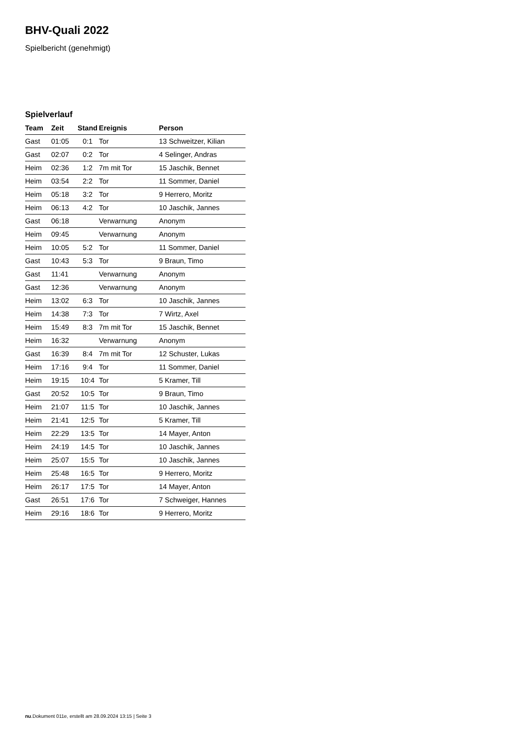BHV-Quali 2022
Spielbericht (genehmigt)
Spielverlauf
| Team | Zeit | Stand | Ereignis | Person |
| --- | --- | --- | --- | --- |
| Gast | 01:05 | 0:1 | Tor | 13 Schweitzer, Kilian |
| Gast | 02:07 | 0:2 | Tor | 4 Selinger, Andras |
| Heim | 02:36 | 1:2 | 7m mit Tor | 15 Jaschik, Bennet |
| Heim | 03:54 | 2:2 | Tor | 11 Sommer, Daniel |
| Heim | 05:18 | 3:2 | Tor | 9 Herrero, Moritz |
| Heim | 06:13 | 4:2 | Tor | 10 Jaschik, Jannes |
| Gast | 06:18 | | Verwarnung | Anonym |
| Heim | 09:45 | | Verwarnung | Anonym |
| Heim | 10:05 | 5:2 | Tor | 11 Sommer, Daniel |
| Gast | 10:43 | 5:3 | Tor | 9 Braun, Timo |
| Gast | 11:41 | | Verwarnung | Anonym |
| Gast | 12:36 | | Verwarnung | Anonym |
| Heim | 13:02 | 6:3 | Tor | 10 Jaschik, Jannes |
| Heim | 14:38 | 7:3 | Tor | 7 Wirtz, Axel |
| Heim | 15:49 | 8:3 | 7m mit Tor | 15 Jaschik, Bennet |
| Heim | 16:32 | | Verwarnung | Anonym |
| Gast | 16:39 | 8:4 | 7m mit Tor | 12 Schuster, Lukas |
| Heim | 17:16 | 9:4 | Tor | 11 Sommer, Daniel |
| Heim | 19:15 | 10:4 | Tor | 5 Kramer, Till |
| Gast | 20:52 | 10:5 | Tor | 9 Braun, Timo |
| Heim | 21:07 | 11:5 | Tor | 10 Jaschik, Jannes |
| Heim | 21:41 | 12:5 | Tor | 5 Kramer, Till |
| Heim | 22:29 | 13:5 | Tor | 14 Mayer, Anton |
| Heim | 24:19 | 14:5 | Tor | 10 Jaschik, Jannes |
| Heim | 25:07 | 15:5 | Tor | 10 Jaschik, Jannes |
| Heim | 25:48 | 16:5 | Tor | 9 Herrero, Moritz |
| Heim | 26:17 | 17:5 | Tor | 14 Mayer, Anton |
| Gast | 26:51 | 17:6 | Tor | 7 Schweiger, Hannes |
| Heim | 29:16 | 18:6 | Tor | 9 Herrero, Moritz |
nu.Dokument 011e, erstellt am 28.09.2024 13:15 | Seite 3